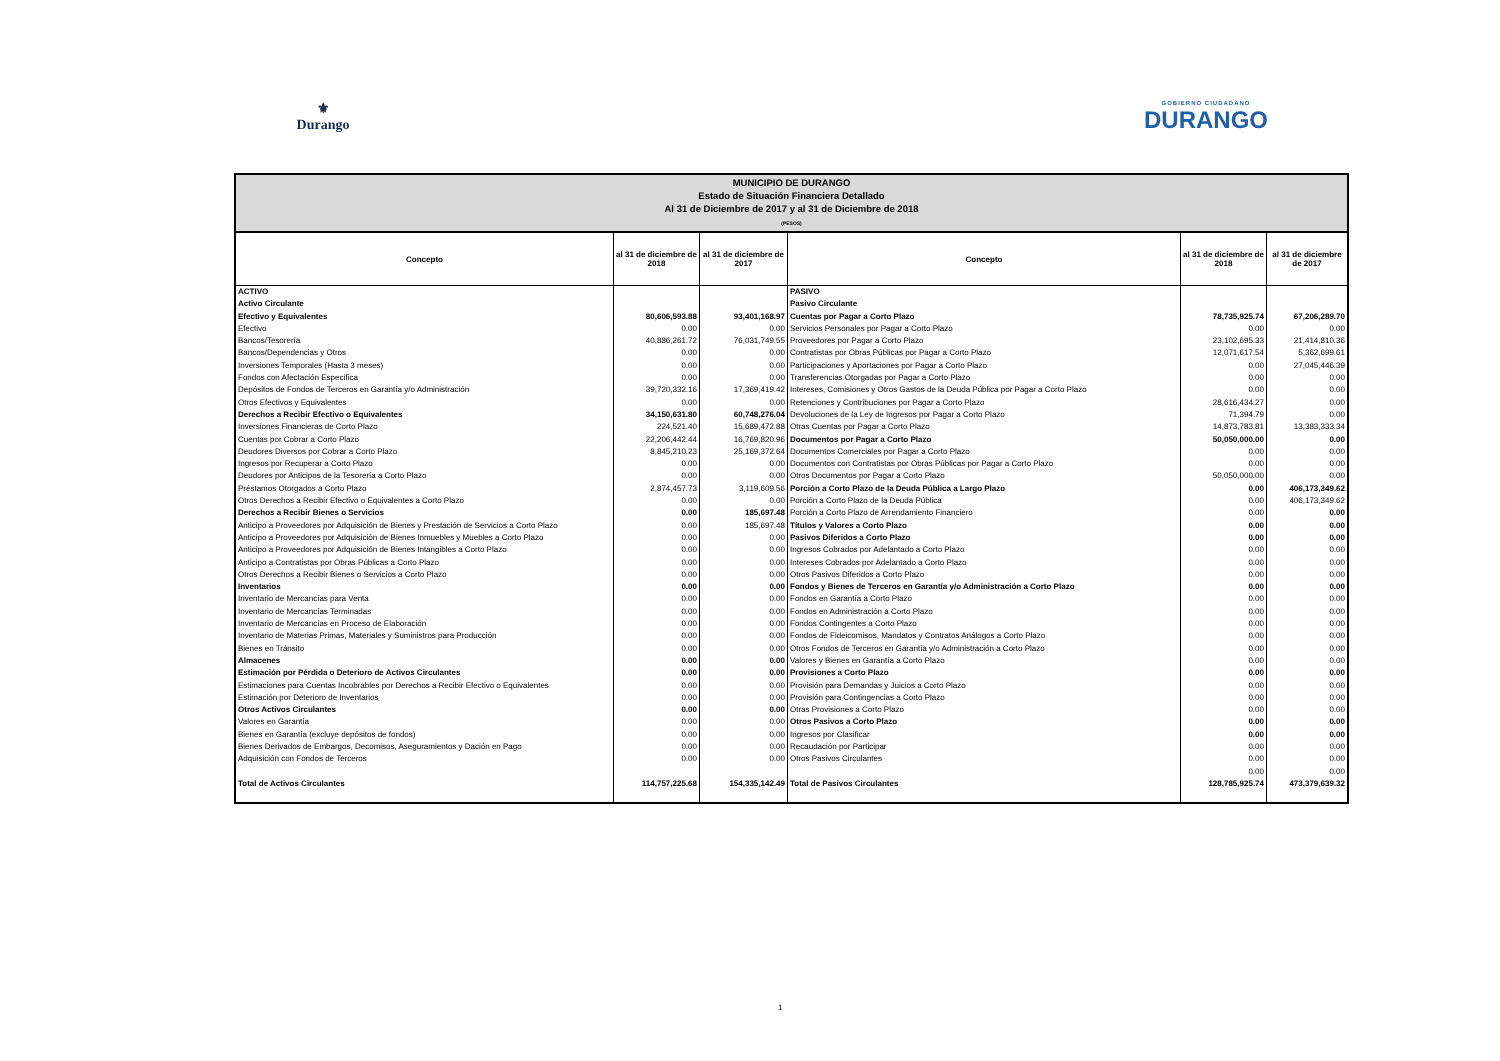⚜
Durango
GOBIERNO CIUDADANO
DURANGO
MUNICIPIO DE DURANGO
Estado de Situación Financiera Detallado
Al 31 de Diciembre de 2017 y al 31 de Diciembre de 2018
(PESOS)
| Concepto | al 31 de diciembre de 2018 | al 31 de diciembre de 2017 | Concepto | al 31 de diciembre de 2018 | al 31 de diciembre de 2017 |
| --- | --- | --- | --- | --- | --- |
| ACTIVO | | | PASIVO | | |
| Activo Circulante | | | Pasivo Circulante | | |
| Efectivo y Equivalentes | 80,606,593.88 | 93,401,168.97 | Cuentas por Pagar a Corto Plazo | 78,735,925.74 | 67,206,289.70 |
| Efectivo | 0.00 | 0.00 | Servicios Personales por Pagar a Corto Plazo | 0.00 | 0.00 |
| Bancos/Tesorería | 40,886,261.72 | 76,031,749.55 | Proveedores por Pagar a Corto Plazo | 23,102,695.33 | 21,414,810.36 |
| Bancos/Dependencias y Otros | 0.00 | 0.00 | Contratistas por Obras Públicas por Pagar a Corto Plazo | 12,071,617.54 | 5,362,699.61 |
| Inversiones Temporales (Hasta 3 meses) | 0.00 | 0.00 | Participaciones y Aportaciones por Pagar a Corto Plazo | 0.00 | 27,045,446.39 |
| Fondos con Afectación Específica | 0.00 | 0.00 | Transferencias Otorgadas por Pagar a Corto Plazo | 0.00 | 0.00 |
| Depósitos de Fondos de Terceros en Garantía y/o Administración | 39,720,332.16 | 17,369,419.42 | Intereses, Comisiones y Otros Gastos de la Deuda Pública por Pagar a Corto Plazo | 0.00 | 0.00 |
| Otros Efectivos y Equivalentes | 0.00 | 0.00 | Retenciones y Contribuciones por Pagar a Corto Plazo | 28,616,434.27 | 0.00 |
| Derechos a Recibir Efectivo o Equivalentes | 34,150,631.80 | 60,748,276.04 | Devoluciones de la Ley de Ingresos por Pagar a Corto Plazo | 71,394.79 | 0.00 |
| Inversiones Financieras de Corto Plazo | 224,521.40 | 15,689,472.88 | Otras Cuentas por Pagar a Corto Plazo | 14,873,783.81 | 13,383,333.34 |
| Cuentas por Cobrar a Corto Plazo | 22,206,442.44 | 16,769,820.96 | Documentos por Pagar a Corto Plazo | 50,050,000.00 | 0.00 |
| Deudores Diversos por Cobrar a Corto Plazo | 8,845,210.23 | 25,169,372.64 | Documentos Comerciales por Pagar a Corto Plazo | 0.00 | 0.00 |
| Ingresos por Recuperar a Corto Plazo | 0.00 | 0.00 | Documentos con Contratistas por Obras Públicas por Pagar a Corto Plazo | 0.00 | 0.00 |
| Deudores por Anticipos de la Tesorería a Corto Plazo | 0.00 | 0.00 | Otros Documentos por Pagar a Corto Plazo | 50,050,000.00 | 0.00 |
| Préstamos Otorgados a Corto Plazo | 2,874,457.73 | 3,119,609.56 | Porción a Corto Plazo de la Deuda Pública a Largo Plazo | 0.00 | 406,173,349.62 |
| Otros Derechos a Recibir Efectivo o Equivalentes a Corto Plazo | 0.00 | 0.00 | Porción a Corto Plazo de la Deuda Pública | 0.00 | 406,173,349.62 |
| Derechos a Recibir Bienes o Servicios | 0.00 | 185,697.48 | Porción a Corto Plazo de Arrendamiento Financiero | 0.00 | 0.00 |
| Anticipo a Proveedores por Adquisición de Bienes y Prestación de Servicios a Corto Plazo | 0.00 | 185,697.48 | Títulos y Valores a Corto Plazo | 0.00 | 0.00 |
| Anticipo a Proveedores por Adquisición de Bienes Inmuebles y Muebles a Corto Plazo | 0.00 | 0.00 | Pasivos Diferidos a Corto Plazo | 0.00 | 0.00 |
| Anticipo a Proveedores por Adquisición de Bienes Intangibles a Corto Plazo | 0.00 | 0.00 | Ingresos Cobrados por Adelantado a Corto Plazo | 0.00 | 0.00 |
| Anticipo a Contratistas por Obras Públicas a Corto Plazo | 0.00 | 0.00 | Intereses Cobrados por Adelantado a Corto Plazo | 0.00 | 0.00 |
| Otros Derechos a Recibir Bienes o Servicios a Corto Plazo | 0.00 | 0.00 | Otros Pasivos Diferidos a Corto Plazo | 0.00 | 0.00 |
| Inventarios | 0.00 | 0.00 | Fondos y Bienes de Terceros en Garantía y/o Administración a Corto Plazo | 0.00 | 0.00 |
| Inventario de Mercancías para Venta | 0.00 | 0.00 | Fondos en Garantía a Corto Plazo | 0.00 | 0.00 |
| Inventario de Mercancías Terminadas | 0.00 | 0.00 | Fondos en Administración a Corto Plazo | 0.00 | 0.00 |
| Inventario de Mercancías en Proceso de Elaboración | 0.00 | 0.00 | Fondos Contingentes a Corto Plazo | 0.00 | 0.00 |
| Inventario de Materias Primas, Materiales y Suministros para Producción | 0.00 | 0.00 | Fondos de Fideicomisos, Mandatos y Contratos Análogos a Corto Plazo | 0.00 | 0.00 |
| Bienes en Tránsito | 0.00 | 0.00 | Otros Fondos de Terceros en Garantía y/o Administración a Corto Plazo | 0.00 | 0.00 |
| Almacenes | 0.00 | 0.00 | Valores y Bienes en Garantía a Corto Plazo | 0.00 | 0.00 |
| Estimación por Pérdida o Deterioro de Activos Circulantes | 0.00 | 0.00 | Provisiones a Corto Plazo | 0.00 | 0.00 |
| Estimaciones para Cuentas Incobrables por Derechos a Recibir Efectivo o Equivalentes | 0.00 | 0.00 | Provisión para Demandas y Juicios a Corto Plazo | 0.00 | 0.00 |
| Estimación por Deterioro de Inventarios | 0.00 | 0.00 | Provisión para Contingencias a Corto Plazo | 0.00 | 0.00 |
| Otros Activos Circulantes | 0.00 | 0.00 | Otras Provisiones a Corto Plazo | 0.00 | 0.00 |
| Valores en Garantía | 0.00 | 0.00 | Otros Pasivos a Corto Plazo | 0.00 | 0.00 |
| Bienes en Garantía (excluye depósitos de fondos) | 0.00 | 0.00 | Ingresos por Clasificar | 0.00 | 0.00 |
| Bienes Derivados de Embargos, Decomisos, Aseguramientos y Dación en Pago | 0.00 | 0.00 | Recaudación por Participar | 0.00 | 0.00 |
| Adquisición con Fondos de Terceros | 0.00 | 0.00 | Otros Pasivos Circulantes | 0.00 | 0.00 |
| | | | | 0.00 | 0.00 |
| Total de Activos Circulantes | 114,757,225.68 | 154,335,142.49 | Total de Pasivos Circulantes | 128,785,925.74 | 473,379,639.32 |
1